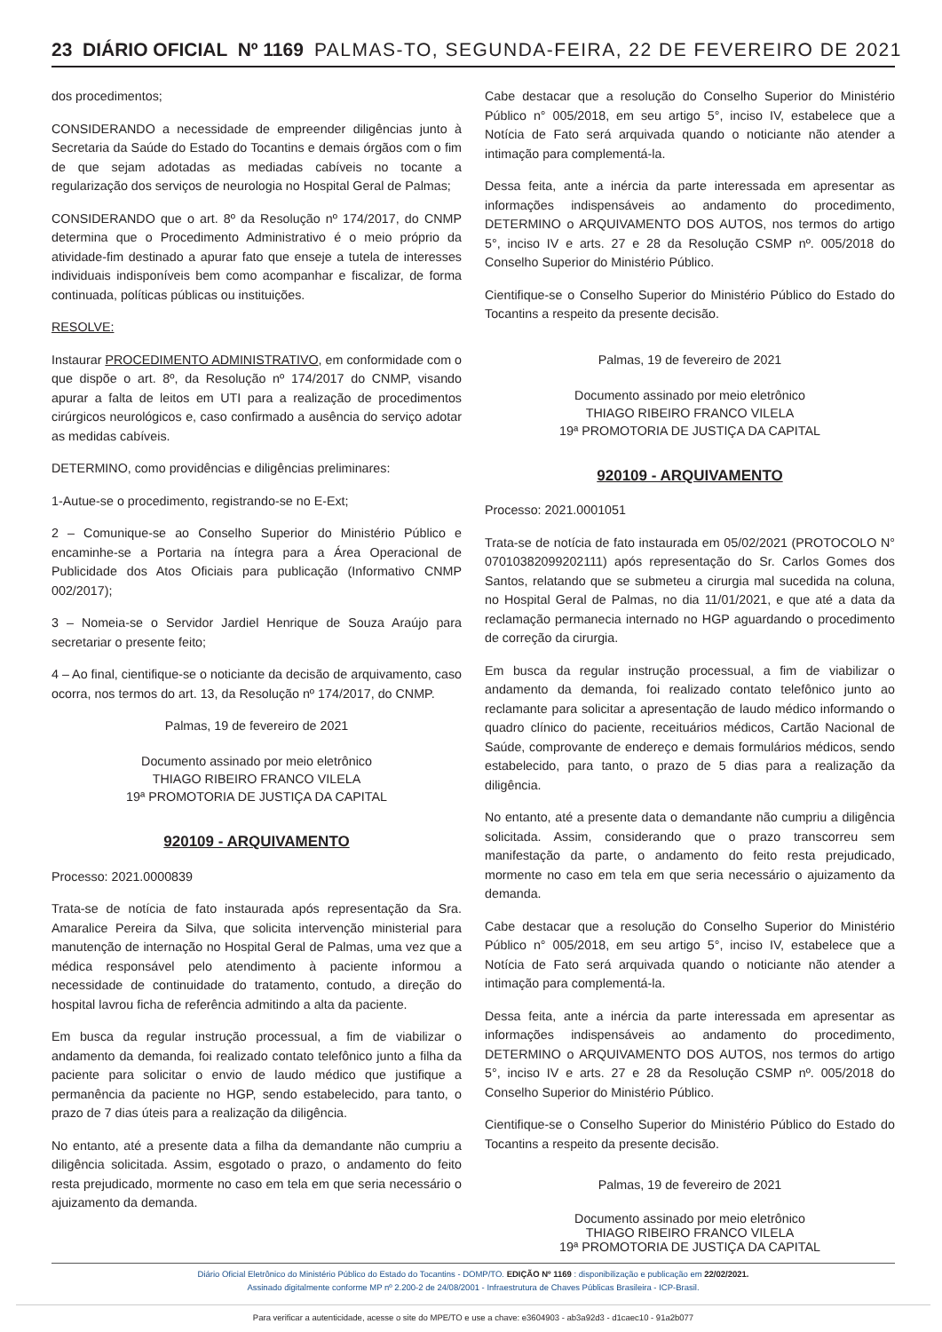23 DIÁRIO OFICIAL Nº 1169 PALMAS-TO, SEGUNDA-FEIRA, 22 DE FEVEREIRO DE 2021
dos procedimentos;
CONSIDERANDO a necessidade de empreender diligências junto à Secretaria da Saúde do Estado do Tocantins e demais órgãos com o fim de que sejam adotadas as mediadas cabíveis no tocante a regularização dos serviços de neurologia no Hospital Geral de Palmas;
CONSIDERANDO que o art. 8º da Resolução nº 174/2017, do CNMP determina que o Procedimento Administrativo é o meio próprio da atividade-fim destinado a apurar fato que enseje a tutela de interesses individuais indisponíveis bem como acompanhar e fiscalizar, de forma continuada, políticas públicas ou instituições.
RESOLVE:
Instaurar PROCEDIMENTO ADMINISTRATIVO, em conformidade com o que dispõe o art. 8º, da Resolução nº 174/2017 do CNMP, visando apurar a falta de leitos em UTI para a realização de procedimentos cirúrgicos neurológicos e, caso confirmado a ausência do serviço adotar as medidas cabíveis.
DETERMINO, como providências e diligências preliminares:
1-Autue-se o procedimento, registrando-se no E-Ext;
2 – Comunique-se ao Conselho Superior do Ministério Público e encaminhe-se a Portaria na íntegra para a Área Operacional de Publicidade dos Atos Oficiais para publicação (Informativo CNMP 002/2017);
3 – Nomeia-se o Servidor Jardiel Henrique de Souza Araújo para secretariar o presente feito;
4 – Ao final, cientifique-se o noticiante da decisão de arquivamento, caso ocorra, nos termos do art. 13, da Resolução nº 174/2017, do CNMP.
Palmas, 19 de fevereiro de 2021
Documento assinado por meio eletrônico
THIAGO RIBEIRO FRANCO VILELA
19ª PROMOTORIA DE JUSTIÇA DA CAPITAL
920109 - ARQUIVAMENTO
Processo: 2021.0000839
Trata-se de notícia de fato instaurada após representação da Sra. Amaralice Pereira da Silva, que solicita intervenção ministerial para manutenção de internação no Hospital Geral de Palmas, uma vez que a médica responsável pelo atendimento à paciente informou a necessidade de continuidade do tratamento, contudo, a direção do hospital lavrou ficha de referência admitindo a alta da paciente.
Em busca da regular instrução processual, a fim de viabilizar o andamento da demanda, foi realizado contato telefônico junto a filha da paciente para solicitar o envio de laudo médico que justifique a permanência da paciente no HGP, sendo estabelecido, para tanto, o prazo de 7 dias úteis para a realização da diligência.
No entanto, até a presente data a filha da demandante não cumpriu a diligência solicitada. Assim, esgotado o prazo, o andamento do feito resta prejudicado, mormente no caso em tela em que seria necessário o ajuizamento da demanda.
Cabe destacar que a resolução do Conselho Superior do Ministério Público n° 005/2018, em seu artigo 5°, inciso IV, estabelece que a Notícia de Fato será arquivada quando o noticiante não atender a intimação para complementá-la.
Dessa feita, ante a inércia da parte interessada em apresentar as informações indispensáveis ao andamento do procedimento, DETERMINO o ARQUIVAMENTO DOS AUTOS, nos termos do artigo 5°, inciso IV e arts. 27 e 28 da Resolução CSMP nº. 005/2018 do Conselho Superior do Ministério Público.
Cientifique-se o Conselho Superior do Ministério Público do Estado do Tocantins a respeito da presente decisão.
Palmas, 19 de fevereiro de 2021
Documento assinado por meio eletrônico
THIAGO RIBEIRO FRANCO VILELA
19ª PROMOTORIA DE JUSTIÇA DA CAPITAL
920109 - ARQUIVAMENTO
Processo: 2021.0001051
Trata-se de notícia de fato instaurada em 05/02/2021 (PROTOCOLO N° 07010382099202111) após representação do Sr. Carlos Gomes dos Santos, relatando que se submeteu a cirurgia mal sucedida na coluna, no Hospital Geral de Palmas, no dia 11/01/2021, e que até a data da reclamação permanecia internado no HGP aguardando o procedimento de correção da cirurgia.
Em busca da regular instrução processual, a fim de viabilizar o andamento da demanda, foi realizado contato telefônico junto ao reclamante para solicitar a apresentação de laudo médico informando o quadro clínico do paciente, receituários médicos, Cartão Nacional de Saúde, comprovante de endereço e demais formulários médicos, sendo estabelecido, para tanto, o prazo de 5 dias para a realização da diligência.
No entanto, até a presente data o demandante não cumpriu a diligência solicitada. Assim, considerando que o prazo transcorreu sem manifestação da parte, o andamento do feito resta prejudicado, mormente no caso em tela em que seria necessário o ajuizamento da demanda.
Cabe destacar que a resolução do Conselho Superior do Ministério Público n° 005/2018, em seu artigo 5°, inciso IV, estabelece que a Notícia de Fato será arquivada quando o noticiante não atender a intimação para complementá-la.
Dessa feita, ante a inércia da parte interessada em apresentar as informações indispensáveis ao andamento do procedimento, DETERMINO o ARQUIVAMENTO DOS AUTOS, nos termos do artigo 5°, inciso IV e arts. 27 e 28 da Resolução CSMP nº. 005/2018 do Conselho Superior do Ministério Público.
Cientifique-se o Conselho Superior do Ministério Público do Estado do Tocantins a respeito da presente decisão.
Palmas, 19 de fevereiro de 2021
Documento assinado por meio eletrônico
THIAGO RIBEIRO FRANCO VILELA
19ª PROMOTORIA DE JUSTIÇA DA CAPITAL
Diário Oficial Eletrônico do Ministério Público do Estado do Tocantins - DOMP/TO. EDIÇÃO Nº 1169 : disponibilização e publicação em 22/02/2021.
Assinado digitalmente conforme MP nº 2.200-2 de 24/08/2001 - Infraestrutura de Chaves Públicas Brasileira - ICP-Brasil.
Para verificar a autenticidade, acesse o site do MPE/TO e use a chave: e3604903 - ab3a92d3 - d1caec10 - 91a2b077